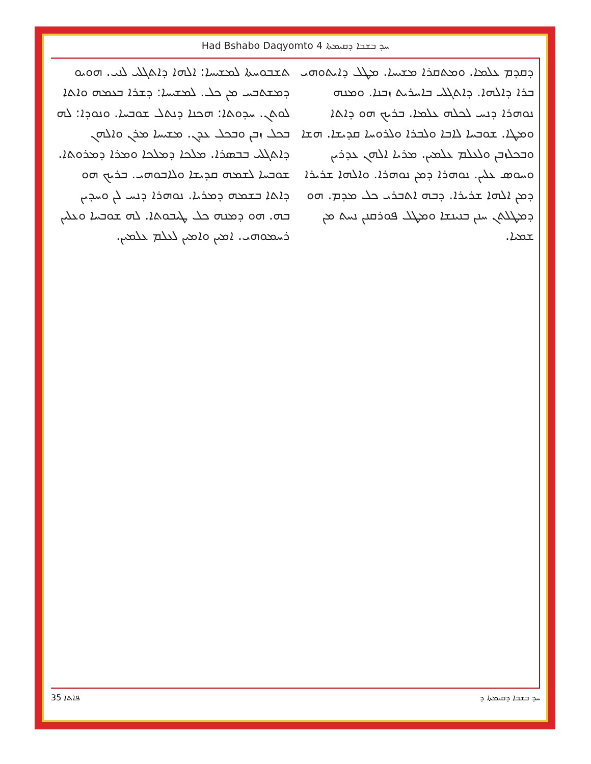Had Bshabo Daqyomto 4 ܚܕ ܒܫܒܐ ܕܩܝܡܬܐ
ܬܫܒܘܚܬܐ ܠܡܫܝܚܐ: ܐܠܗܐ ܕܐܬܓܠܝ ܠܢܝ. ܗܘܝܘ ܕܡܫܬܒܚ ܡܢ ܟܠ. ܠܡܫܝܚܐ: ܕܫܪܐ ܒܥܡܗ ܘܐܬܐ ܠܘܬܢ. ܚܕܘܬܐ: ܗܟܢܐ ܕܢܬܠ ܫܘܒܚܐ. ܘܢܘܕܐ: ܠܗ ܒܟܠ ܙܒܢ ܘܒܟܠ ܥܕܢ. ܡܫܝܚܐ ܡܪܢ ܘܐܠܗܢ ܕܐܬܓܠܝ ܒܒܣܪܐ. ܡܠܟܐ ܕܡܠܟܐ ܘܡܪܐ ܕܡܪܘܬܐ. ܫܘܒܚܐ ܠܫܡܗ ܩܕܝܫܐ ܘܠܐܒܘܗܝ. ܒܪܝܟ ܗܘ ܕܐܬܐ ܒܫܡܗ ܕܡܪܝܐ. ܢܘܗܪܐ ܕܢܚ ܠܢ ܘܚܕܝܢ ܒܗ. ܗܘ ܕܡܢܗ ܟܠ ܛܝܒܘܬܐ. ܠܗ ܫܘܒܚܐ ܘܥܠܝܢ ܪܚܡܘܗܝ. ܐܡܝܢ ܘܐܡܝܢ ܠܥܠܡ ܥܠܡܝܢ.
ܕܩܕܡ ܥܠܡܐ. ܘܡܬܩܪܐ ܡܫܝܚܐ. ܡܛܠ ܕܐܝܬܘܗܝ ܒܪܐ ܕܐܠܗܐ. ܕܐܬܓܠܝ ܒܐܚܪܝܬ ܙܒܢܐ. ܘܡܢܗ ܢܘܗܪܐ ܕܢܚ ܠܟܠܗ ܥܠܡܐ. ܒܪܝܟ ܗܘ ܕܐܬܐ ܘܡܛܐ. ܫܘܒܚܐ ܠܐܒܐ ܘܠܒܪܐ ܘܠܪܘܚܐ ܩܕܝܫܐ. ܗܫܐ ܘܒܟܠܙܒܢ ܘܠܥܠܡ ܥܠܡܝܢ. ܡܪܝܐ ܐܠܗܢ ܥܕܪܝܢ ܘܚܘܣ ܥܠܝܢ. ܢܘܗܪܐ ܕܡܢ ܢܘܗܪܐ. ܘܐܠܗܐ ܫܪܝܪܐ ܕܡܢ ܐܠܗܐ ܫܪܝܪܐ. ܕܒܗ ܐܬܒܪܝ ܟܠ ܡܕܡ. ܗܘ ܕܡܛܠܬܢ ܚܢܢ ܒܢܝܢܫܐ ܘܡܛܠ ܦܘܪܩܢܢ ܢܚܬ ܡܢ ܫܡܝܐ.
35 ܦܐܬܐ ܚܕ ܒܫܒܐ ܕܩܝܡܬܐ ܕ